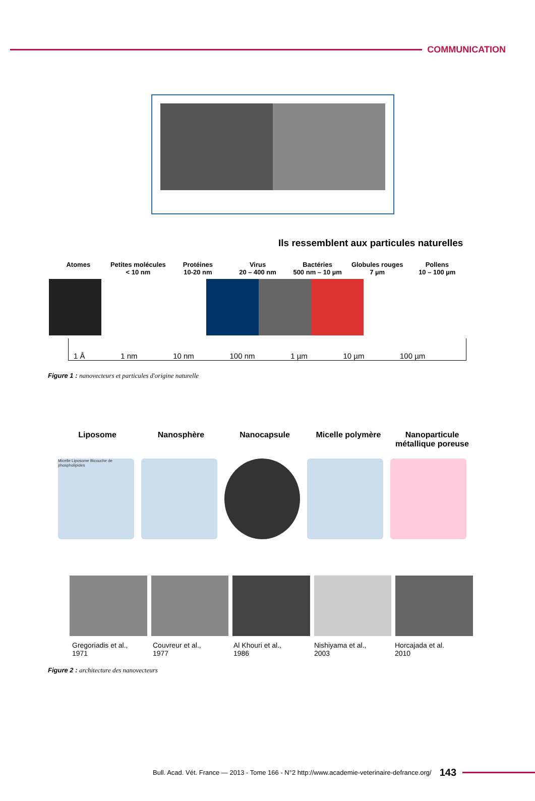COMMUNICATION
Ils ressemblent aux particules naturelles
Atomes Petites molécules
< 10 nm
Protéines
10-20 nm
Virus
20 – 400 nm
Bactéries
500 nm – 10 µm
Globules rouges
7 µm
Pollens
10 – 100 µm
1 Å 1 nm 10 nm 100 nm 1 µm 10 µm 100 µm
Figure 1 : nanovecteurs et particules d'origine naturelle
Liposome Nanosphère Nanocapsule Micelle polymère Nanoparticule
métallique poreuse
Micelle Liposome Bicouche de phospholipides
Gregoriadis et al.,
1971
Couvreur et al.,
1977
Al Khouri et al.,
1986
Nishiyama et al.,
2003
Horcajada et al.
2010
Figure 2 : architecture des nanovecteurs
Bull. Acad. Vét. France — 2013 - Tome 166 - N°2 http://www.academie-veterinaire-defrance.org/ 143